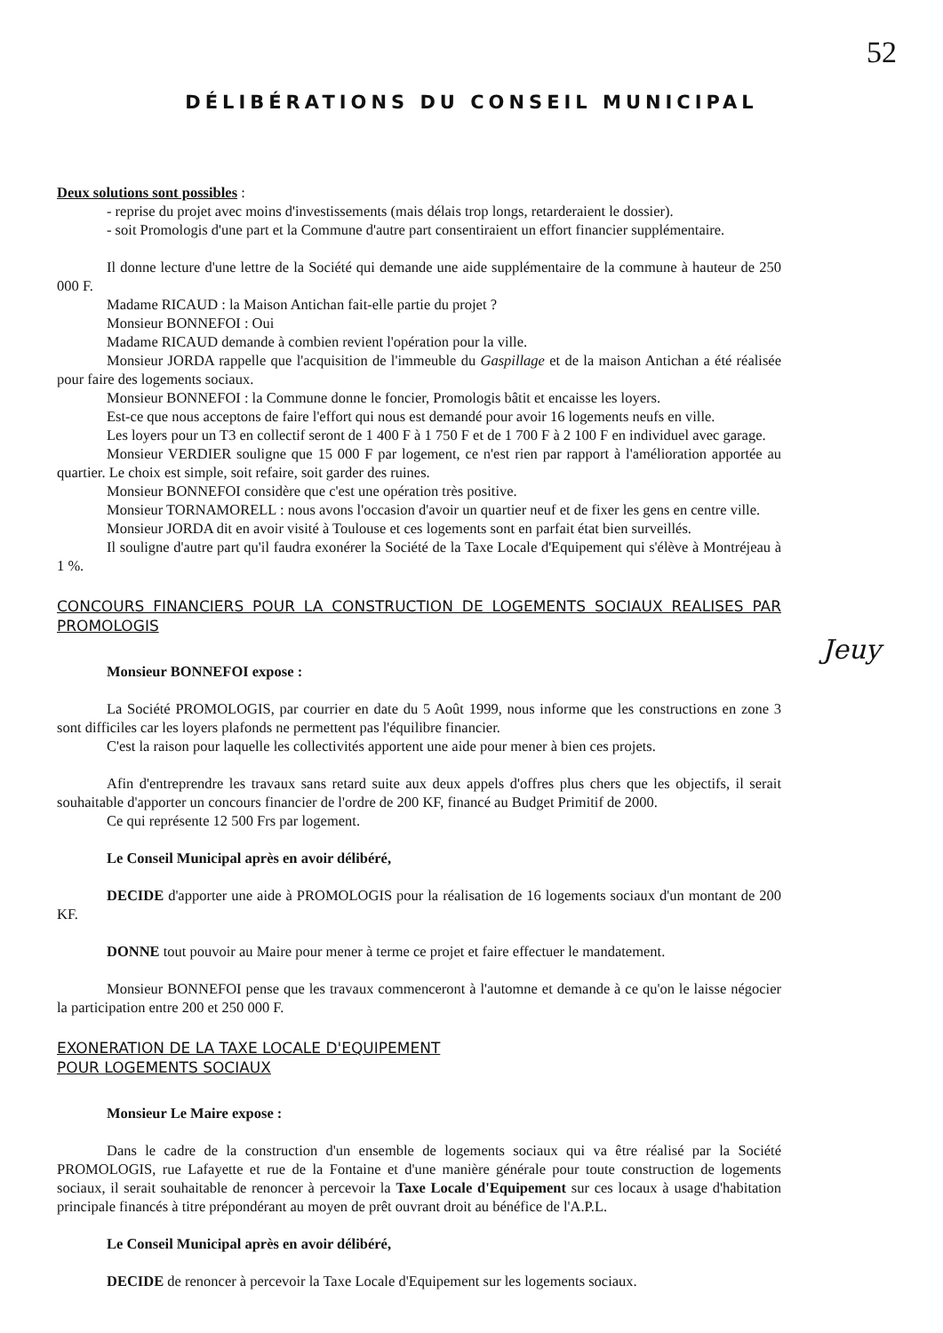52
DÉLIBÉRATIONS DU CONSEIL MUNICIPAL
Deux solutions sont possibles :
- reprise du projet avec moins d'investissements (mais délais trop longs, retarderaient le dossier).
- soit Promologis d'une part et la Commune d'autre part consentiraient un effort financier supplémentaire.
Il donne lecture d'une lettre de la Société qui demande une aide supplémentaire de la commune à hauteur de 250 000 F.
Madame RICAUD : la Maison Antichan fait-elle partie du projet ?
Monsieur BONNEFOI : Oui
Madame RICAUD demande à combien revient l'opération pour la ville.
Monsieur JORDA rappelle que l'acquisition de l'immeuble du Gaspillage et de la maison Antichan a été réalisée pour faire des logements sociaux.
Monsieur BONNEFOI : la Commune donne le foncier, Promologis bâtit et encaisse les loyers.
Est-ce que nous acceptons de faire l'effort qui nous est demandé pour avoir 16 logements neufs en ville.
Les loyers pour un T3 en collectif seront de 1 400 F à 1 750 F et de 1 700 F à 2 100 F en individuel avec garage.
Monsieur VERDIER souligne que 15 000 F par logement, ce n'est rien par rapport à l'amélioration apportée au quartier. Le choix est simple, soit refaire, soit garder des ruines.
Monsieur BONNEFOI considère que c'est une opération très positive.
Monsieur TORNAMORELL : nous avons l'occasion d'avoir un quartier neuf et de fixer les gens en centre ville.
Monsieur JORDA dit en avoir visité à Toulouse et ces logements sont en parfait état bien surveillés.
Il souligne d'autre part qu'il faudra exonérer la Société de la Taxe Locale d'Equipement qui s'élève à Montréjeau à 1 %.
CONCOURS FINANCIERS POUR LA CONSTRUCTION DE LOGEMENTS SOCIAUX REALISES PAR PROMOLOGIS
Monsieur BONNEFOI expose :
La Société PROMOLOGIS, par courrier en date du 5 Août 1999, nous informe que les constructions en zone 3 sont difficiles car les loyers plafonds ne permettent pas l'équilibre financier.
C'est la raison pour laquelle les collectivités apportent une aide pour mener à bien ces projets.
Afin d'entreprendre les travaux sans retard suite aux deux appels d'offres plus chers que les objectifs, il serait souhaitable d'apporter un concours financier de l'ordre de 200 KF, financé au Budget Primitif de 2000.
Ce qui représente 12 500 Frs par logement.
Le Conseil Municipal après en avoir délibéré,
DECIDE d'apporter une aide à PROMOLOGIS pour la réalisation de 16 logements sociaux d'un montant de 200 KF.
DONNE tout pouvoir au Maire pour mener à terme ce projet et faire effectuer le mandatement.
Monsieur BONNEFOI pense que les travaux commenceront à l'automne et demande à ce qu'on le laisse négocier la participation entre 200 et 250 000 F.
EXONERATION DE LA TAXE LOCALE D'EQUIPEMENT
POUR LOGEMENTS SOCIAUX
Monsieur Le Maire expose :
Dans le cadre de la construction d'un ensemble de logements sociaux qui va être réalisé par la Société PROMOLOGIS, rue Lafayette et rue de la Fontaine et d'une manière générale pour toute construction de logements sociaux, il serait souhaitable de renoncer à percevoir la Taxe Locale d'Equipement sur ces locaux à usage d'habitation principale financés à titre prépondérant au moyen de prêt ouvrant droit au bénéfice de l'A.P.L.
Le Conseil Municipal après en avoir délibéré,
DECIDE de renoncer à percevoir la Taxe Locale d'Equipement sur les logements sociaux.
Jeuy